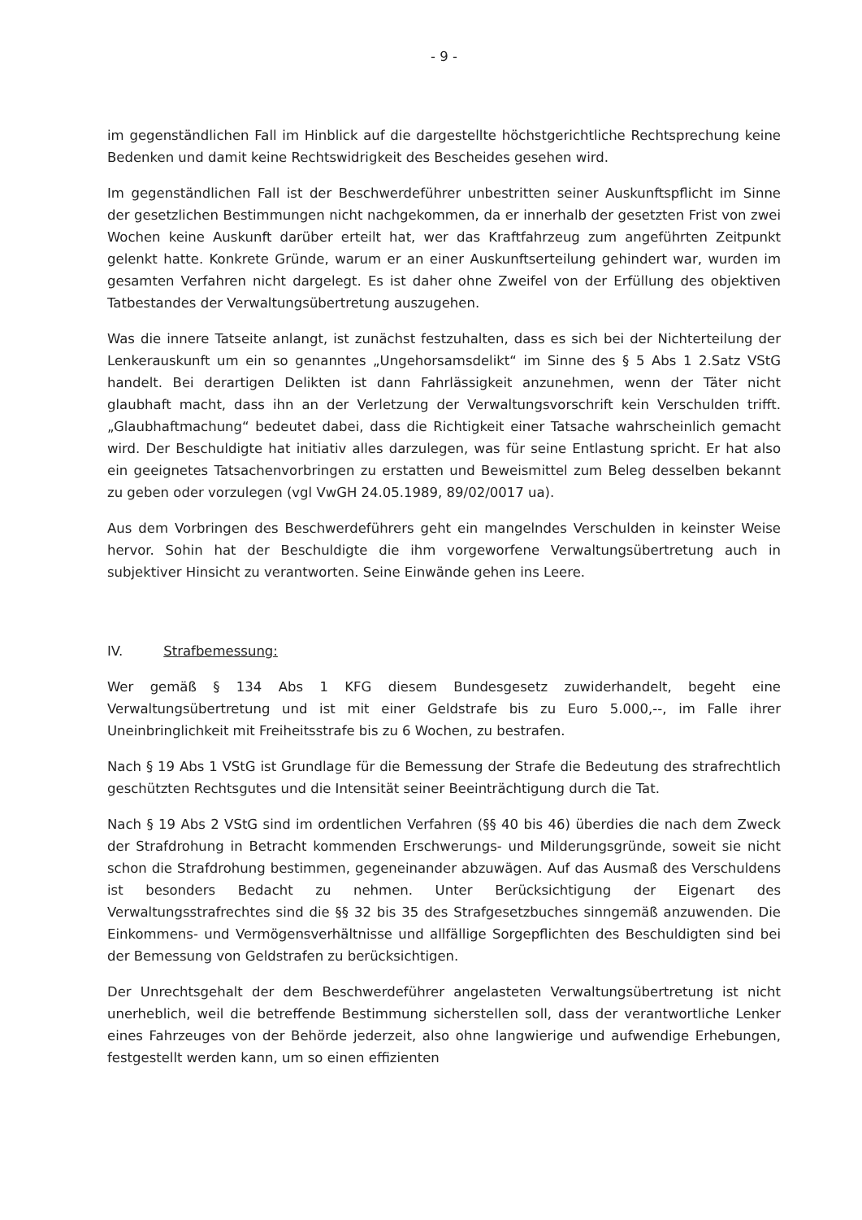- 9 -
im gegenständlichen Fall im Hinblick auf die dargestellte höchstgerichtliche Rechtsprechung keine Bedenken und damit keine Rechtswidrigkeit des Bescheides gesehen wird.
Im gegenständlichen Fall ist der Beschwerdeführer unbestritten seiner Auskunftspflicht im Sinne der gesetzlichen Bestimmungen nicht nachgekommen, da er innerhalb der gesetzten Frist von zwei Wochen keine Auskunft darüber erteilt hat, wer das Kraftfahrzeug zum angeführten Zeitpunkt gelenkt hatte. Konkrete Gründe, warum er an einer Auskunftserteilung gehindert war, wurden im gesamten Verfahren nicht dargelegt. Es ist daher ohne Zweifel von der Erfüllung des objektiven Tatbestandes der Verwaltungsübertretung auszugehen.
Was die innere Tatseite anlangt, ist zunächst festzuhalten, dass es sich bei der Nichterteilung der Lenkerauskunft um ein so genanntes „Ungehorsamsdelikt“ im Sinne des § 5 Abs 1 2.Satz VStG handelt. Bei derartigen Delikten ist dann Fahrlässigkeit anzunehmen, wenn der Täter nicht glaubhaft macht, dass ihn an der Verletzung der Verwaltungsvorschrift kein Verschulden trifft. „Glaubhaftmachung“ bedeutet dabei, dass die Richtigkeit einer Tatsache wahrscheinlich gemacht wird. Der Beschuldigte hat initiativ alles darzulegen, was für seine Entlastung spricht. Er hat also ein geeignetes Tatsachenvorbringen zu erstatten und Beweismittel zum Beleg desselben bekannt zu geben oder vorzulegen (vgl VwGH 24.05.1989, 89/02/0017 ua).
Aus dem Vorbringen des Beschwerdeführers geht ein mangelndes Verschulden in keinster Weise hervor. Sohin hat der Beschuldigte die ihm vorgeworfene Verwaltungsübertretung auch in subjektiver Hinsicht zu verantworten. Seine Einwände gehen ins Leere.
IV. Strafbemessung:
Wer gemäß § 134 Abs 1 KFG diesem Bundesgesetz zuwiderhandelt, begeht eine Verwaltungsübertretung und ist mit einer Geldstrafe bis zu Euro 5.000,--, im Falle ihrer Uneinbringlichkeit mit Freiheitsstrafe bis zu 6 Wochen, zu bestrafen.
Nach § 19 Abs 1 VStG ist Grundlage für die Bemessung der Strafe die Bedeutung des strafrechtlich geschützten Rechtsgutes und die Intensität seiner Beeinträchtigung durch die Tat.
Nach § 19 Abs 2 VStG sind im ordentlichen Verfahren (§§ 40 bis 46) überdies die nach dem Zweck der Strafdrohung in Betracht kommenden Erschwerungs- und Milderungsgründe, soweit sie nicht schon die Strafdrohung bestimmen, gegeneinander abzuwägen. Auf das Ausmaß des Verschuldens ist besonders Bedacht zu nehmen. Unter Berücksichtigung der Eigenart des Verwaltungsstrafrechtes sind die §§ 32 bis 35 des Strafgesetzbuches sinngemäß anzuwenden. Die Einkommens- und Vermögensverhältnisse und allfällige Sorgepflichten des Beschuldigten sind bei der Bemessung von Geldstrafen zu berücksichtigen.
Der Unrechtsgehalt der dem Beschwerdeführer angelasteten Verwaltungsübertretung ist nicht unerheblich, weil die betreffende Bestimmung sicherstellen soll, dass der verantwortliche Lenker eines Fahrzeuges von der Behörde jederzeit, also ohne langwierige und aufwendige Erhebungen, festgestellt werden kann, um so einen effizienten